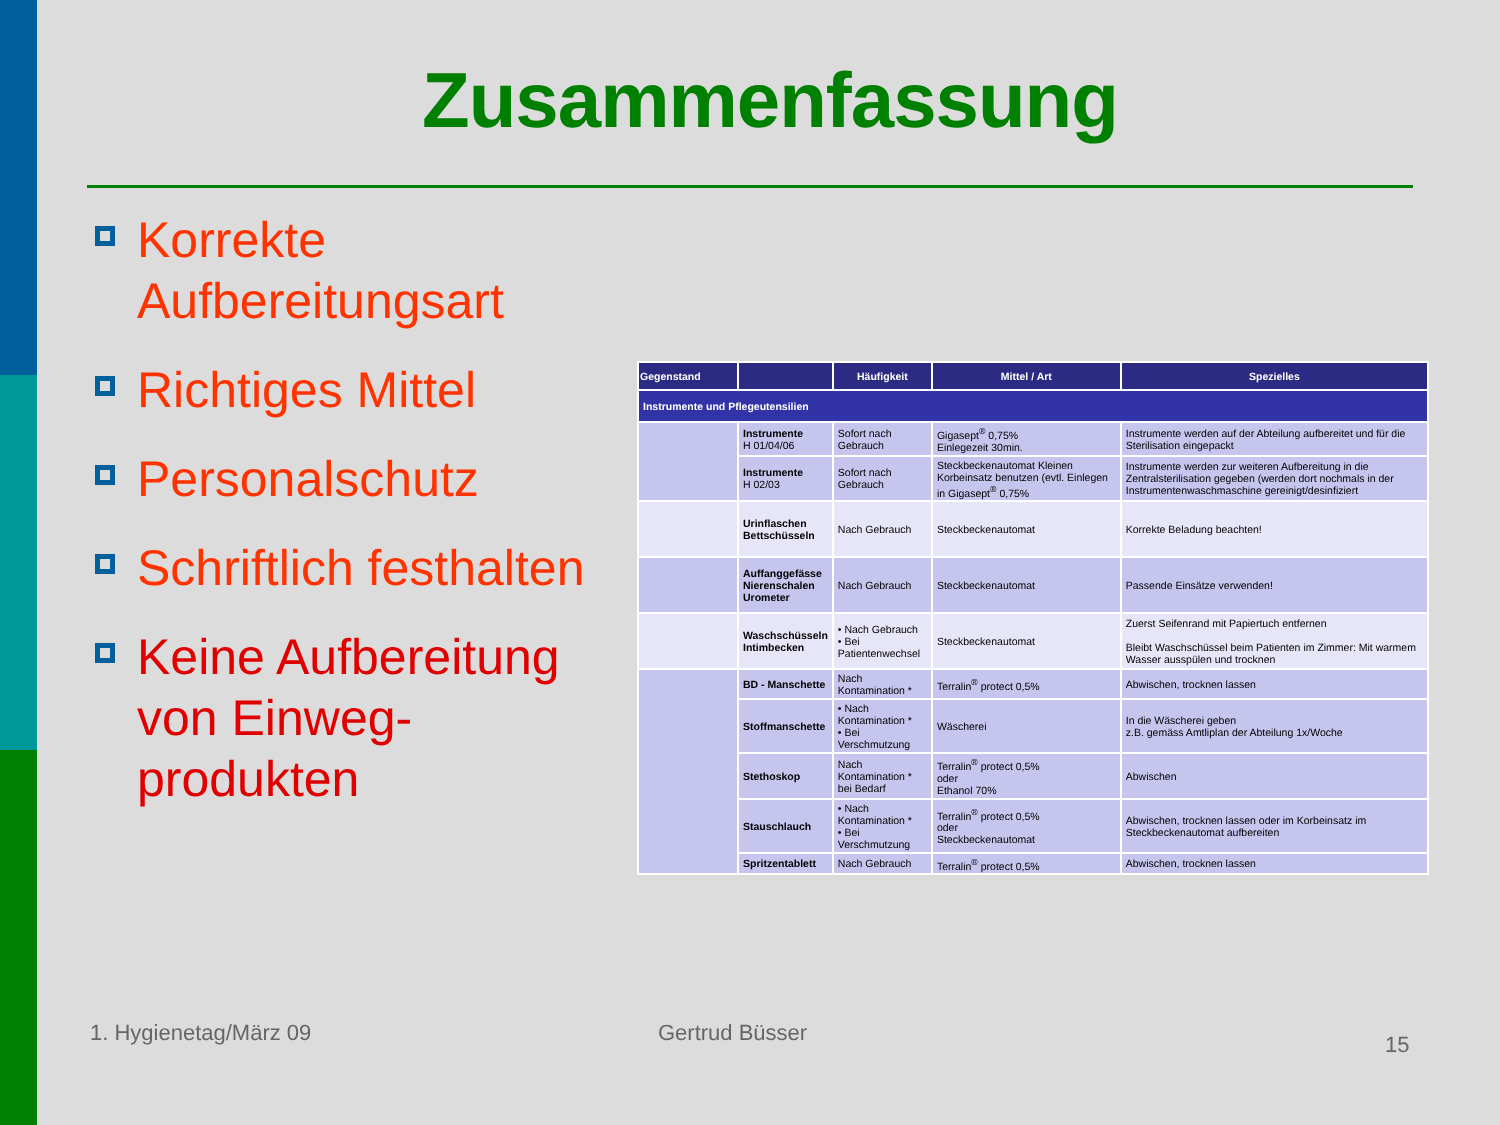Zusammenfassung
Korrekte Aufbereitungsart
Richtiges Mittel
Personalschutz
Schriftlich festhalten
Keine Aufbereitung von Einweg-produkten
| Gegenstand | | Häufigkeit | Mittel / Art | Spezielles |
| --- | --- | --- | --- | --- |
| Instrumente und Pflegeutensilien | | | | |
| | Instrumente H 01/04/06 | Sofort nach Gebrauch | Gigasept<sup>®</sup> 0,75% Einlegezeit 30min. | Instrumente werden auf der Abteilung aufbereitet und für die Sterilisation eingepackt |
| | Instrumente H 02/03 | Sofort nach Gebrauch | Steckbeckenautomat Kleinen Korbeinsatz benutzen (evtl. Einlegen in Gigasept<sup>®</sup> 0,75% | Instrumente werden zur weiteren Aufbereitung in die Zentralsterilisation gegeben (werden dort nochmals in der Instrumentenwaschmaschine gereinigt/desinfiziert |
| | Urinflaschen Bettschüsseln | Nach Gebrauch | Steckbeckenautomat | Korrekte Beladung beachten! |
| | Auffanggefässe Nierenschalen Urometer | Nach Gebrauch | Steckbeckenautomat | Passende Einsätze verwenden! |
| | Waschschüsseln Intimbecken | • Nach Gebrauch • Bei Patientenwechsel | Steckbeckenautomat | Zuerst Seifenrand mit Papiertuch entfernen Bleibt Waschschüssel beim Patienten im Zimmer: Mit warmem Wasser ausspülen und trocknen |
| | BD - Manschette | Nach Kontamination * | Terralin<sup>®</sup> protect 0,5% | Abwischen, trocknen lassen |
| | Stoffmanschette | • Nach Kontamination * • Bei Verschmutzung | Wäscherei | In die Wäscherei geben z.B. gemäss Amtliplan der Abteilung 1x/Woche |
| | Stethoskop | Nach Kontamination * bei Bedarf | Terralin<sup>®</sup> protect 0,5% oder Ethanol 70% | Abwischen |
| | Stauschlauch | • Nach Kontamination * • Bei Verschmutzung | Terralin<sup>®</sup> protect 0,5% oder Steckbeckenautomat | Abwischen, trocknen lassen oder im Korbeinsatz im Steckbeckenautomat aufbereiten |
| | Spritzentablett | Nach Gebrauch | Terralin<sup>®</sup> protect 0,5% | Abwischen, trocknen lassen |
1. Hygienetag/März 09 Gertrud Büsser 15